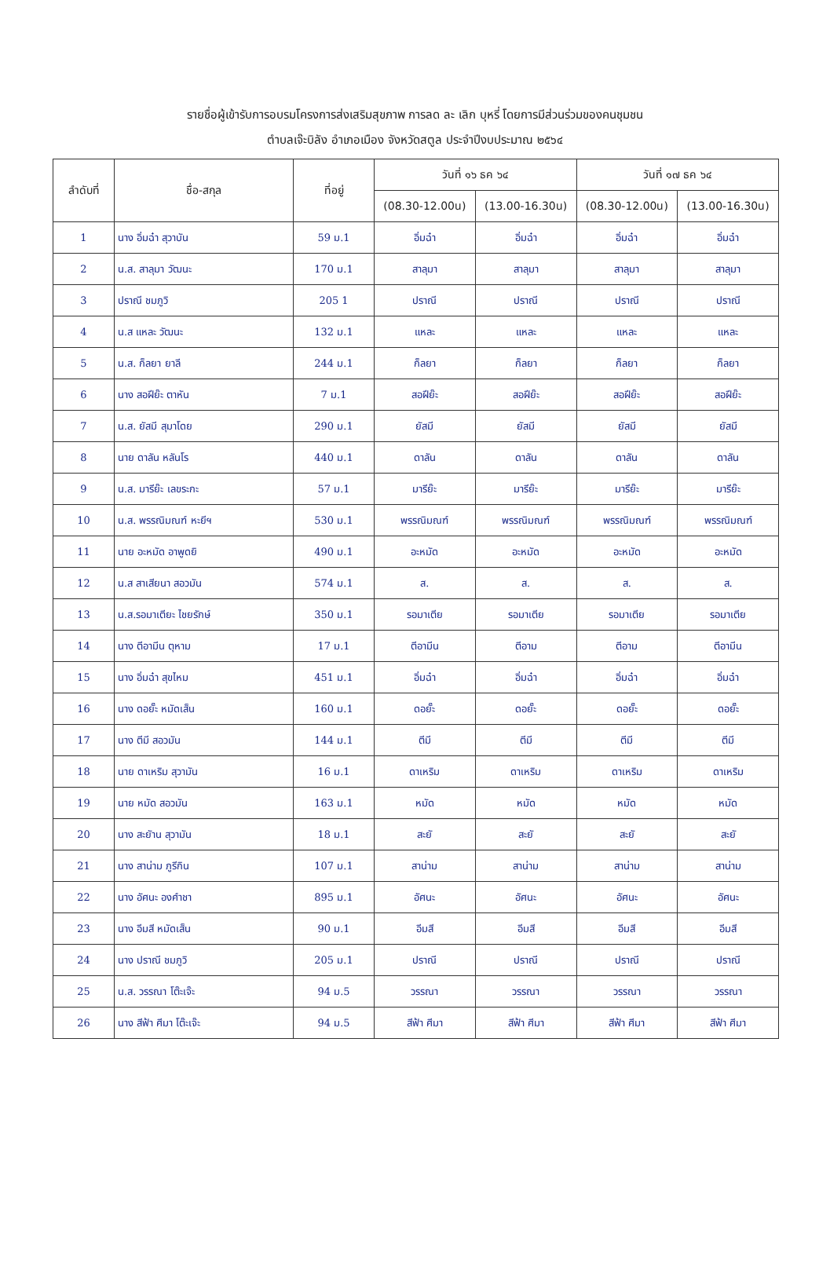รายชื่อผู้เข้ารับการอบรมโครงการส่งเสริมสุขภาพ การลด ละ เลิก บุหรี่ โดยการมีส่วนร่วมของคนชุมชน
ตำบลเจ๊ะบิลัง อำเภอเมือง จังหวัดสตูล ประจำปีงบประมาณ ๒๕๖๔
| ลำดับที่ | ชื่อ-สกุล | ที่อยู่ | วันที่ ๑๖ ธค ๖๔ | | วันที่ ๑๗ ธค ๖๔ | |
| --- | --- | --- | --- | --- | --- | --- |
| | | | (08.30-12.00น) | (13.00-16.30น) | (08.30-12.00น) | (13.00-16.30น) |
| 1 | นาง อิ่มฉ๋า สุวาบัน | 59 ม.1 | อิ่มฉ๋า | อิ่มฉ๋า | อิ่มฉ๋า | อิ่มฉ๋า |
| 2 | น.ส. สาลุมา วัฒนะ | 170 ม.1 | สาลุมา | สาลุมา | สาลุมา | สาลุมา |
| 3 | ปราณี ชมภูวิ | 205 1 | ปราณี | ปราณี | ปราณี | ปราณี |
| 4 | น.ส แหละ วัฒนะ | 132 ม.1 | แหละ | แหละ | แหละ | แหละ |
| 5 | น.ส. ก็ลยา ยาลี | 244 ม.1 | ก็ลยา | ก็ลยา | ก็ลยา | ก็ลยา |
| 6 | นาง สอฝีย๊ะ ตาหัน | 7 ม.1 | สอฝีย๊ะ | สอฝีย๊ะ | สอฝีย๊ะ | สอฝีย๊ะ |
| 7 | น.ส. ยัสมี สุมาโดย | 290 ม.1 | ยัสมี | ยัสมี | ยัสมี | ยัสมี |
| 8 | นาย ดาลัน หลันโร | 440 ม.1 | ดาลัน | ดาลัน | ดาลัน | ดาลัน |
| 9 | น.ส. มารีย๊ะ เลขระกะ | 57 ม.1 | มารีย๊ะ | มารีย๊ะ | มารีย๊ะ | มารีย๊ะ |
| 10 | น.ส. พรรณิมณฑ์ หะยีฯ | 530 ม.1 | พรรณิมณฑ์ | พรรณิมณฑ์ | พรรณิมณฑ์ | พรรณิมณฑ์ |
| 11 | นาย อะหมัด อาพูดยิ | 490 ม.1 | อะหมัด | อะหมัด | อะหมัด | อะหมัด |
| 12 | น.ส สาเสียนา สอวมัน | 574 ม.1 | ส. | ส. | ส. | ส. |
| 13 | น.ส.รอมาเตียะ ไชยรักษ์ | 350 ม.1 | รอมาเตีย | รอมาเตีย | รอมาเตีย | รอมาเตีย |
| 14 | นาง ตีอามีน ตุหาม | 17 ม.1 | ตีอามีน | ตีอาม | ตีอาม | ตีอามีน |
| 15 | นาง อิ่มฉ๋า สุขไหม | 451 ม.1 | อิ่มฉ๋า | อิ่มฉ๋า | อิ่มฉ๋า | อิ่มฉ๋า |
| 16 | นาง ดอยั๊ะ หมัดเส็น | 160 ม.1 | ดอยั๊ะ | ดอยั๊ะ | ดอยั๊ะ | ดอยั๊ะ |
| 17 | นาง ตีมี สอวมัน | 144 ม.1 | ตีมี | ตีมี | ตีมี | ตีมี |
| 18 | นาย ดาเหริม สุวามัน | 16 ม.1 | ดาเหริม | ดาเหริม | ดาเหริม | ดาเหริม |
| 19 | นาย หมัด สอวมัน | 163 ม.1 | หมัด | หมัด | หมัด | หมัด |
| 20 | นาง สะยัาน สุวามัน | 18 ม.1 | สะยั | สะยั | สะยั | สะยั |
| 21 | นาง สาน่าม ภูรีกิน | 107 ม.1 | สาน่าม | สาน่าม | สาน่าม | สาน่าม |
| 22 | นาง อัศนะ องศ์าชา | 895 ม.1 | อัศนะ | อัศนะ | อัศนะ | อัศนะ |
| 23 | นาง อีมสี หมัดเส็น | 90 ม.1 | อีมสี | อีมสี | อีมสี | อีมสี |
| 24 | นาง ปราณี ชมภูวิ | 205 ม.1 | ปราณี | ปราณี | ปราณี | ปราณี |
| 25 | น.ส. วรรณา โต๊ะเจ๊ะ | 94 ม.5 | วรรณา | วรรณา | วรรณา | วรรณา |
| 26 | นาง สีฟ้า ศีมา โต๊ะเจ๊ะ | 94 ม.5 | สีฟ้า ศีมา | สีฟ้า ศีมา | สีฟ้า ศีมา | สีฟ้า ศีมา |